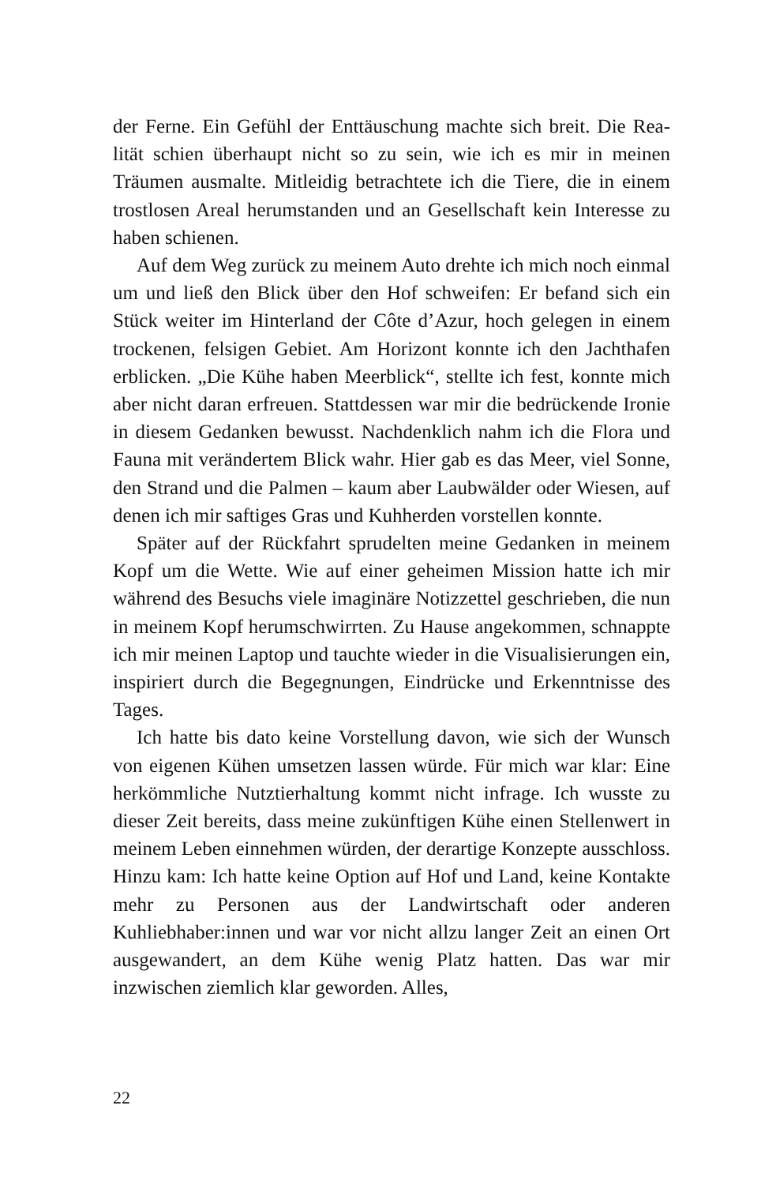der Ferne. Ein Gefühl der Enttäuschung machte sich breit. Die Rea­lität schien überhaupt nicht so zu sein, wie ich es mir in meinen Träumen ausmalte. Mitleidig betrachtete ich die Tiere, die in einem trostlosen Areal herumstanden und an Gesellschaft kein Interesse zu haben schienen.
Auf dem Weg zurück zu meinem Auto drehte ich mich noch einmal um und ließ den Blick über den Hof schweifen: Er befand sich ein Stück weiter im Hinterland der Côte d’Azur, hoch gelegen in einem trockenen, felsigen Gebiet. Am Horizont konnte ich den Jachthafen erblicken. „Die Kühe haben Meerblick“, stellte ich fest, konnte mich aber nicht daran erfreuen. Stattdessen war mir die bedrückende Ironie in diesem Gedanken bewusst. Nachdenklich nahm ich die Flora und Fauna mit verändertem Blick wahr. Hier gab es das Meer, viel Sonne, den Strand und die Palmen – kaum aber Laubwälder oder Wiesen, auf denen ich mir saftiges Gras und Kuhherden vorstellen konnte.
Später auf der Rückfahrt sprudelten meine Gedanken in mei­nem Kopf um die Wette. Wie auf einer geheimen Mission hatte ich mir während des Besuchs viele imaginäre Notizzettel geschrieben, die nun in meinem Kopf herumschwirrten. Zu Hause angekom­men, schnappte ich mir meinen Laptop und tauchte wieder in die Visualisierungen ein, inspiriert durch die Begegnungen, Eindrü­cke und Erkenntnisse des Tages.
Ich hatte bis dato keine Vorstellung davon, wie sich der Wunsch von eigenen Kühen umsetzen lassen würde. Für mich war klar: Eine herkömmliche Nutztierhaltung kommt nicht infrage. Ich wusste zu dieser Zeit bereits, dass meine zukünftigen Kühe einen Stellenwert in meinem Leben einnehmen würden, der derartige Konzepte ausschloss. Hinzu kam: Ich hatte keine Option auf Hof und Land, keine Kontakte mehr zu Personen aus der Landwirt­schaft oder anderen Kuhliebhaber:innen und war vor nicht allzu langer Zeit an einen Ort ausgewandert, an dem Kühe wenig Platz hatten. Das war mir inzwischen ziemlich klar geworden. Alles,
22